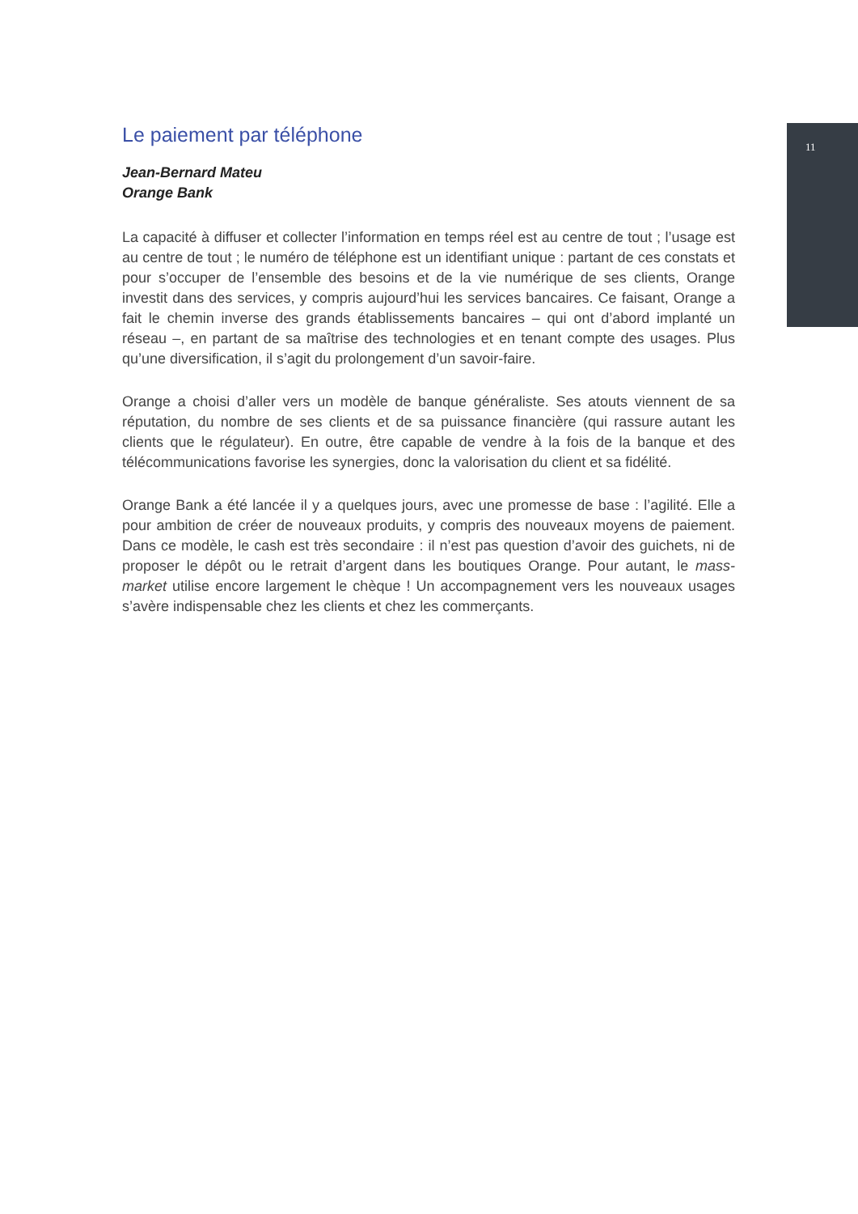11
Le paiement par téléphone
Jean-Bernard Mateu
Orange Bank
La capacité à diffuser et collecter l’information en temps réel est au centre de tout ; l’usage est au centre de tout ; le numéro de téléphone est un identifiant unique : partant de ces constats et pour s’occuper de l’ensemble des besoins et de la vie numérique de ses clients, Orange investit dans des services, y compris aujourd’hui les services bancaires. Ce faisant, Orange a fait le chemin inverse des grands établissements bancaires – qui ont d’abord implanté un réseau –, en partant de sa maîtrise des technologies et en tenant compte des usages. Plus qu’une diversification, il s’agit du prolongement d’un savoir-faire.
Orange a choisi d’aller vers un modèle de banque généraliste. Ses atouts viennent de sa réputation, du nombre de ses clients et de sa puissance financière (qui rassure autant les clients que le régulateur). En outre, être capable de vendre à la fois de la banque et des télécommunications favorise les synergies, donc la valorisation du client et sa fidélité.
Orange Bank a été lancée il y a quelques jours, avec une promesse de base : l’agilité. Elle a pour ambition de créer de nouveaux produits, y compris des nouveaux moyens de paiement. Dans ce modèle, le cash est très secondaire : il n’est pas question d’avoir des guichets, ni de proposer le dépôt ou le retrait d’argent dans les boutiques Orange. Pour autant, le mass-market utilise encore largement le chèque ! Un accompagnement vers les nouveaux usages s’avère indispensable chez les clients et chez les commerçants.